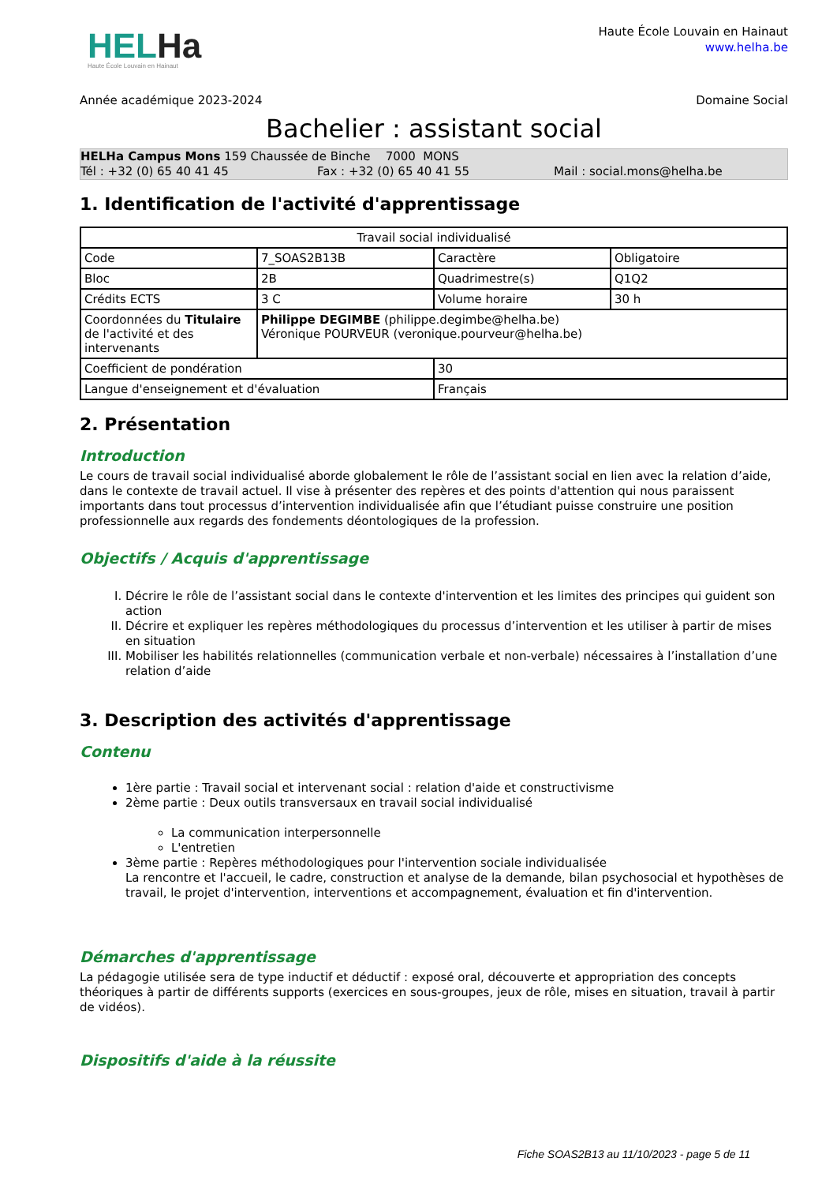HELHa
Haute École Louvain en Hainaut
Haute École Louvain en Hainaut
www.helha.be
Année académique 2023-2024 Domaine Social
Bachelier : assistant social
HELHa Campus Mons 159 Chaussée de Binche 7000 MONS
Tél : +32 (0) 65 40 41 45 Fax : +32 (0) 65 40 41 55 Mail : social.mons@helha.be
1. Identification de l'activité d'apprentissage
| Travail social individualisé | | | |
| Code | 7_SOAS2B13B | Caractère | Obligatoire |
| Bloc | 2B | Quadrimestre(s) | Q1Q2 |
| Crédits ECTS | 3 C | Volume horaire | 30 h |
| Coordonnées du Titulaire de l'activité et des intervenants | Philippe DEGIMBE (philippe.degimbe@helha.be) Véronique POURVEUR (veronique.pourveur@helha.be) | | |
| Coefficient de pondération | | 30 | |
| Langue d'enseignement et d'évaluation | | Français | |
2. Présentation
Introduction
Le cours de travail social individualisé aborde globalement le rôle de l’assistant social en lien avec la relation d’aide, dans le contexte de travail actuel. Il vise à présenter des repères et des points d'attention qui nous paraissent importants dans tout processus d’intervention individualisée afin que l’étudiant puisse construire une position professionnelle aux regards des fondements déontologiques de la profession.
Objectifs / Acquis d'apprentissage
I. Décrire le rôle de l’assistant social dans le contexte d'intervention et les limites des principes qui guident son action
II. Décrire et expliquer les repères méthodologiques du processus d’intervention et les utiliser à partir de mises en situation
III. Mobiliser les habilités relationnelles (communication verbale et non-verbale) nécessaires à l’installation d’une relation d’aide
3. Description des activités d'apprentissage
Contenu
1ère partie : Travail social et intervenant social : relation d'aide et constructivisme
2ème partie : Deux outils transversaux en travail social individualisé
La communication interpersonnelle
L'entretien
3ème partie : Repères méthodologiques pour l'intervention sociale individualisée
La rencontre et l'accueil, le cadre, construction et analyse de la demande, bilan psychosocial et hypothèses de
travail, le projet d'intervention, interventions et accompagnement, évaluation et fin d'intervention.
Démarches d'apprentissage
La pédagogie utilisée sera de type inductif et déductif : exposé oral, découverte et appropriation des concepts théoriques à partir de différents supports (exercices en sous-groupes, jeux de rôle, mises en situation, travail à partir de vidéos).
Dispositifs d'aide à la réussite
Fiche SOAS2B13 au 11/10/2023 - page 5 de 11